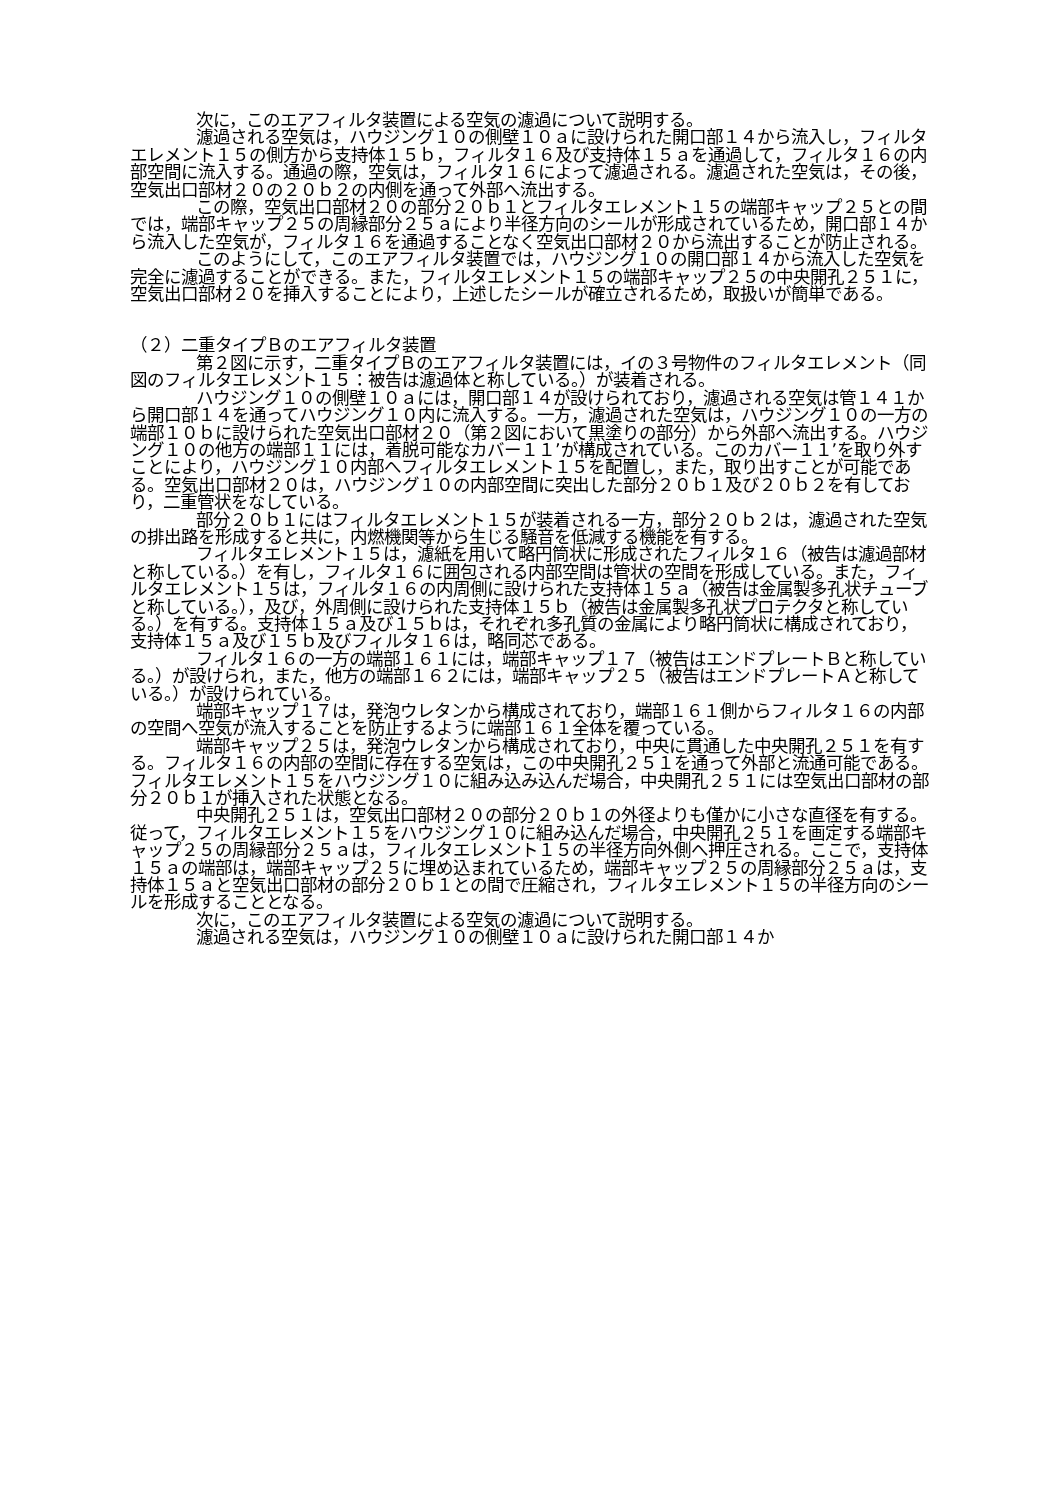次に，このエアフィルタ装置による空気の濾過について説明する。
濾過される空気は，ハウジング１０の側壁１０ａに設けられた開口部１４から流入し，フィルタエレメント１５の側方から支持体１５ｂ，フィルタ１６及び支持体１５ａを通過して，フィルタ１６の内部空間に流入する。通過の際，空気は，フィルタ１６によって濾過される。濾過された空気は，その後，空気出口部材２０の２０ｂ２の内側を通って外部へ流出する。
この際，空気出口部材２０の部分２０ｂ１とフィルタエレメント１５の端部キャップ２５との間では，端部キャップ２５の周縁部分２５ａにより半径方向のシールが形成されているため，開口部１４から流入した空気が，フィルタ１６を通過することなく空気出口部材２０から流出することが防止される。
このようにして，このエアフィルタ装置では，ハウジング１０の開口部１４から流入した空気を完全に濾過することができる。また，フィルタエレメント１５の端部キャップ２５の中央開孔２５１に，空気出口部材２０を挿入することにより，上述したシールが確立されるため，取扱いが簡単である。
（２）二重タイプＢのエアフィルタ装置
第２図に示す，二重タイプＢのエアフィルタ装置には，イの３号物件のフィルタエレメント（同図のフィルタエレメント１５：被告は濾過体と称している。）が装着される。
ハウジング１０の側壁１０ａには，開口部１４が設けられており，濾過される空気は管１４１から開口部１４を通ってハウジング１０内に流入する。一方，濾過された空気は，ハウジング１０の一方の端部１０ｂに設けられた空気出口部材２０（第２図において黒塗りの部分）から外部へ流出する。ハウジング１０の他方の端部１１には，着脱可能なカバー１１’が構成されている。このカバー１１’を取り外すことにより，ハウジング１０内部へフィルタエレメント１５を配置し，また，取り出すことが可能である。空気出口部材２０は，ハウジング１０の内部空間に突出した部分２０ｂ１及び２０ｂ２を有しており，二重管状をなしている。
部分２０ｂ１にはフィルタエレメント１５が装着される一方，部分２０ｂ２は，濾過された空気の排出路を形成すると共に，内燃機関等から生じる騒音を低減する機能を有する。
フィルタエレメント１５は，濾紙を用いて略円筒状に形成されたフィルタ１６（被告は濾過部材と称している。）を有し，フィルタ１６に囲包される内部空間は管状の空間を形成している。また，フィルタエレメント１５は，フィルタ１６の内周側に設けられた支持体１５ａ（被告は金属製多孔状チューブと称している。），及び，外周側に設けられた支持体１５ｂ（被告は金属製多孔状プロテクタと称している。）を有する。支持体１５ａ及び１５ｂは，それぞれ多孔質の金属により略円筒状に構成されており，支持体１５ａ及び１５ｂ及びフィルタ１６は，略同芯である。
フィルタ１６の一方の端部１６１には，端部キャップ１７（被告はエンドプレートＢと称している。）が設けられ，また，他方の端部１６２には，端部キャップ２５（被告はエンドプレートＡと称している。）が設けられている。
端部キャップ１７は，発泡ウレタンから構成されており，端部１６１側からフィルタ１６の内部の空間へ空気が流入することを防止するように端部１６１全体を覆っている。
端部キャップ２５は，発泡ウレタンから構成されており，中央に貫通した中央開孔２５１を有する。フィルタ１６の内部の空間に存在する空気は，この中央開孔２５１を通って外部と流通可能である。フィルタエレメント１５をハウジング１０に組み込み込んだ場合，中央開孔２５１には空気出口部材の部分２０ｂ１が挿入された状態となる。
中央開孔２５１は，空気出口部材２０の部分２０ｂ１の外径よりも僅かに小さな直径を有する。従って，フィルタエレメント１５をハウジング１０に組み込んだ場合，中央開孔２５１を画定する端部キャップ２５の周縁部分２５ａは，フィルタエレメント１５の半径方向外側へ押圧される。ここで，支持体１５ａの端部は，端部キャップ２５に埋め込まれているため，端部キャップ２５の周縁部分２５ａは，支持体１５ａと空気出口部材の部分２０ｂ１との間で圧縮され，フィルタエレメント１５の半径方向のシールを形成することとなる。
次に，このエアフィルタ装置による空気の濾過について説明する。
濾過される空気は，ハウジング１０の側壁１０ａに設けられた開口部１４か